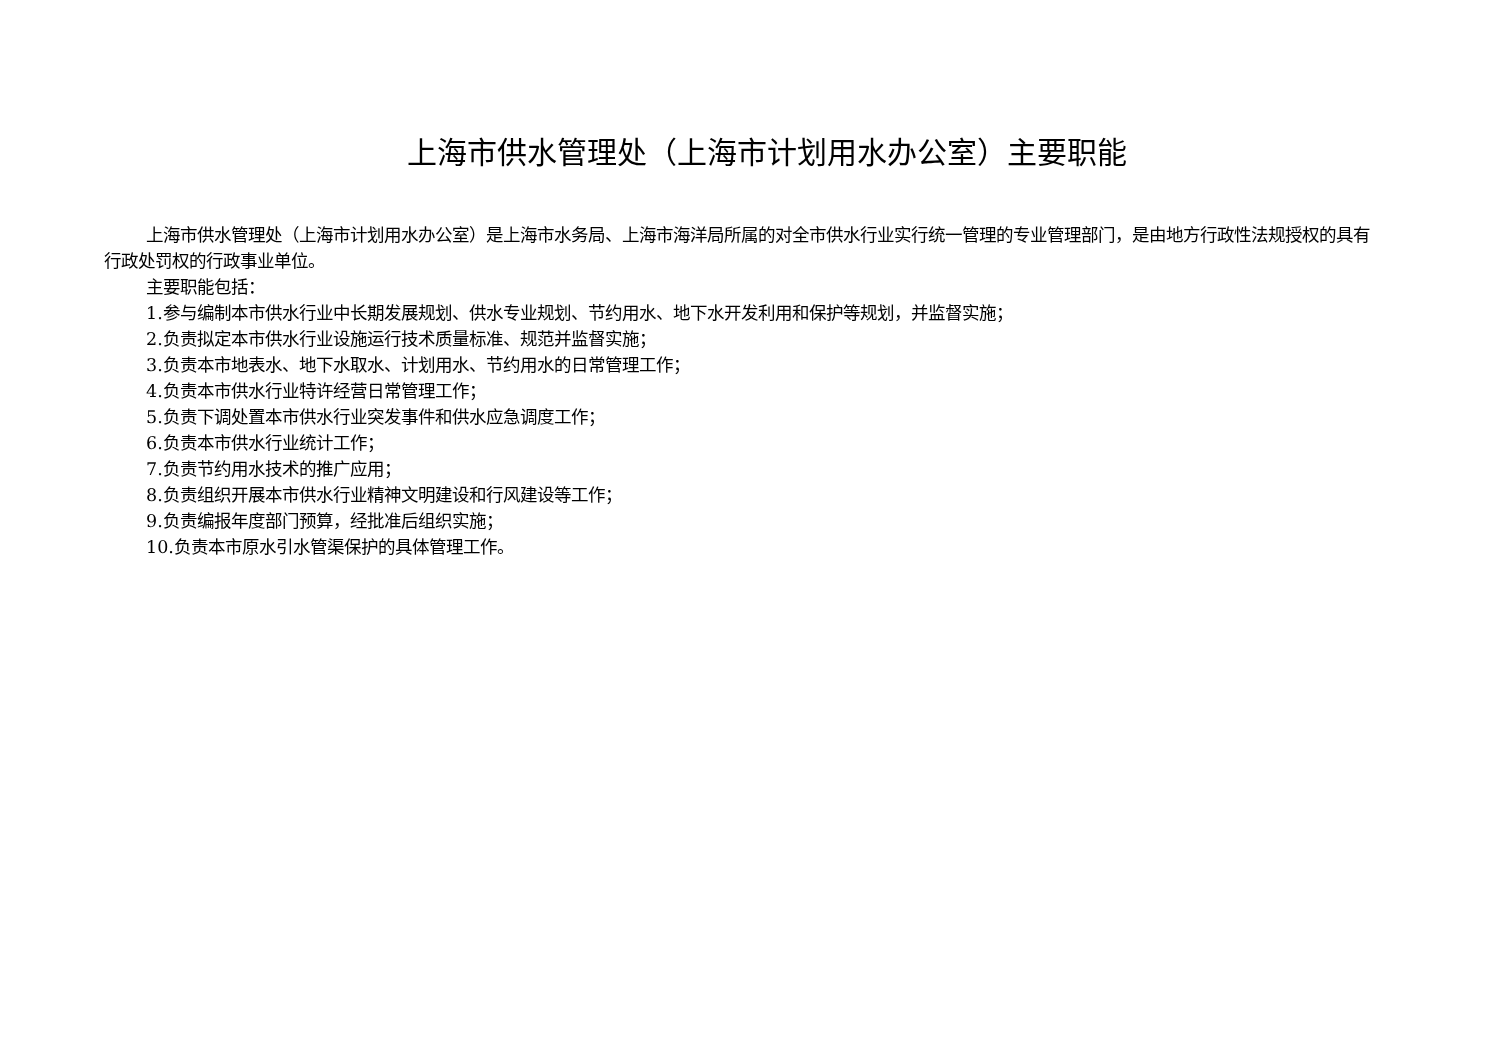上海市供水管理处（上海市计划用水办公室）主要职能
上海市供水管理处（上海市计划用水办公室）是上海市水务局、上海市海洋局所属的对全市供水行业实行统一管理的专业管理部门，是由地方行政性法规授权的具有行政处罚权的行政事业单位。
主要职能包括：
1.参与编制本市供水行业中长期发展规划、供水专业规划、节约用水、地下水开发利用和保护等规划，并监督实施；
2.负责拟定本市供水行业设施运行技术质量标准、规范并监督实施；
3.负责本市地表水、地下水取水、计划用水、节约用水的日常管理工作；
4.负责本市供水行业特许经营日常管理工作；
5.负责下调处置本市供水行业突发事件和供水应急调度工作；
6.负责本市供水行业统计工作；
7.负责节约用水技术的推广应用；
8.负责组织开展本市供水行业精神文明建设和行风建设等工作；
9.负责编报年度部门预算，经批准后组织实施；
10.负责本市原水引水管渠保护的具体管理工作。